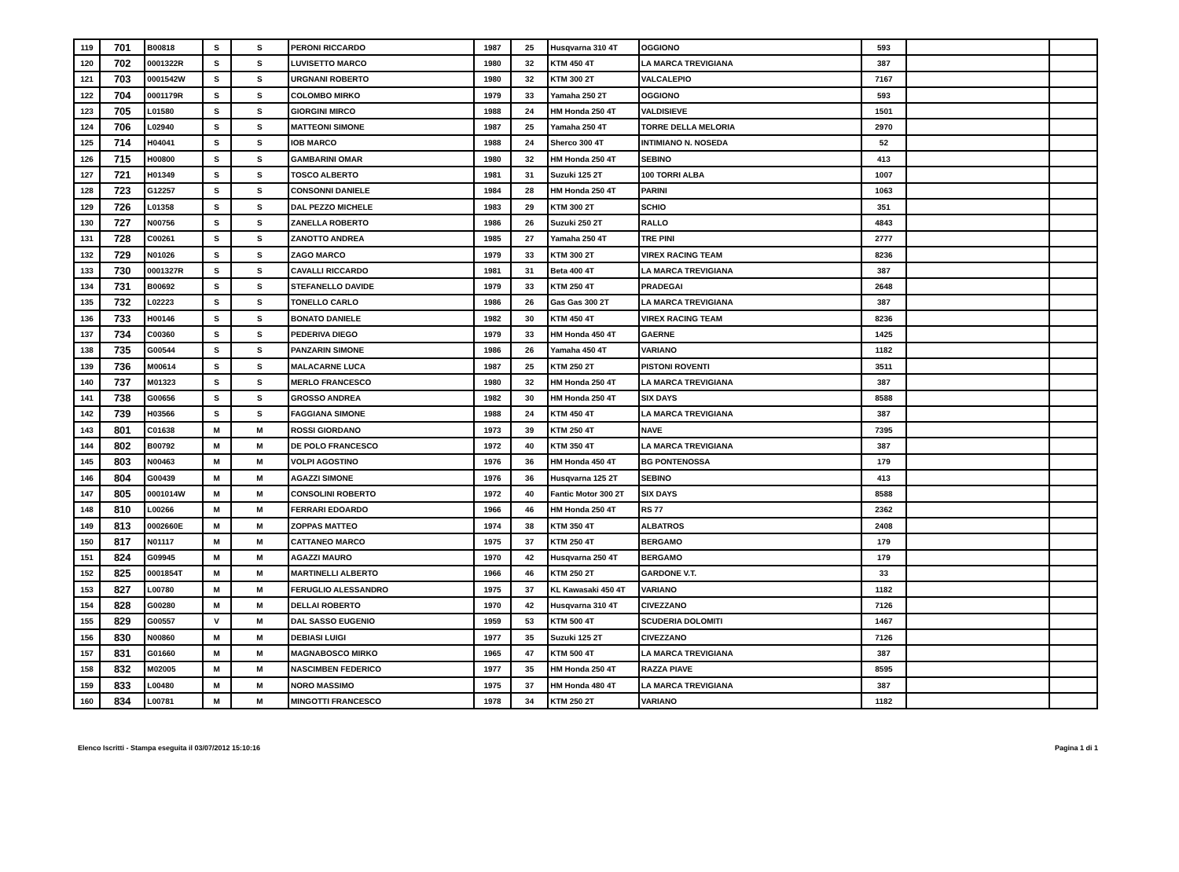| 119 | 701 | B00818 | S | S | PERONI RICCARDO | 1987 | 25 | Husqvarna 310 4T | OGGIONO | 593 | | |
| 120 | 702 | 0001322R | S | S | LUVISETTO MARCO | 1980 | 32 | KTM 450 4T | LA MARCA TREVIGIANA | 387 | | |
| 121 | 703 | 0001542W | S | S | URGNANI ROBERTO | 1980 | 32 | KTM 300 2T | VALCALEPIO | 7167 | | |
| 122 | 704 | 0001179R | S | S | COLOMBO MIRKO | 1979 | 33 | Yamaha 250 2T | OGGIONO | 593 | | |
| 123 | 705 | L01580 | S | S | GIORGINI MIRCO | 1988 | 24 | HM Honda 250 4T | VALDISIEVE | 1501 | | |
| 124 | 706 | L02940 | S | S | MATTEONI SIMONE | 1987 | 25 | Yamaha 250 4T | TORRE DELLA MELORIA | 2970 | | |
| 125 | 714 | H04041 | S | S | IOB MARCO | 1988 | 24 | Sherco 300 4T | INTIMIANO N. NOSEDA | 52 | | |
| 126 | 715 | H00800 | S | S | GAMBARINI OMAR | 1980 | 32 | HM Honda 250 4T | SEBINO | 413 | | |
| 127 | 721 | H01349 | S | S | TOSCO ALBERTO | 1981 | 31 | Suzuki 125 2T | 100 TORRI ALBA | 1007 | | |
| 128 | 723 | G12257 | S | S | CONSONNI DANIELE | 1984 | 28 | HM Honda 250 4T | PARINI | 1063 | | |
| 129 | 726 | L01358 | S | S | DAL PEZZO MICHELE | 1983 | 29 | KTM 300 2T | SCHIO | 351 | | |
| 130 | 727 | N00756 | S | S | ZANELLA ROBERTO | 1986 | 26 | Suzuki 250 2T | RALLO | 4843 | | |
| 131 | 728 | C00261 | S | S | ZANOTTO ANDREA | 1985 | 27 | Yamaha 250 4T | TRE PINI | 2777 | | |
| 132 | 729 | N01026 | S | S | ZAGO MARCO | 1979 | 33 | KTM 300 2T | VIREX RACING TEAM | 8236 | | |
| 133 | 730 | 0001327R | S | S | CAVALLI RICCARDO | 1981 | 31 | Beta 400 4T | LA MARCA TREVIGIANA | 387 | | |
| 134 | 731 | B00692 | S | S | STEFANELLO DAVIDE | 1979 | 33 | KTM 250 4T | PRADEGAI | 2648 | | |
| 135 | 732 | L02223 | S | S | TONELLO CARLO | 1986 | 26 | Gas Gas 300 2T | LA MARCA TREVIGIANA | 387 | | |
| 136 | 733 | H00146 | S | S | BONATO DANIELE | 1982 | 30 | KTM 450 4T | VIREX RACING TEAM | 8236 | | |
| 137 | 734 | C00360 | S | S | PEDERIVA DIEGO | 1979 | 33 | HM Honda 450 4T | GAERNE | 1425 | | |
| 138 | 735 | G00544 | S | S | PANZARIN SIMONE | 1986 | 26 | Yamaha 450 4T | VARIANO | 1182 | | |
| 139 | 736 | M00614 | S | S | MALACARNE LUCA | 1987 | 25 | KTM 250 2T | PISTONI ROVENTI | 3511 | | |
| 140 | 737 | M01323 | S | S | MERLO FRANCESCO | 1980 | 32 | HM Honda 250 4T | LA MARCA TREVIGIANA | 387 | | |
| 141 | 738 | G00656 | S | S | GROSSO ANDREA | 1982 | 30 | HM Honda 250 4T | SIX DAYS | 8588 | | |
| 142 | 739 | H03566 | S | S | FAGGIANA SIMONE | 1988 | 24 | KTM 450 4T | LA MARCA TREVIGIANA | 387 | | |
| 143 | 801 | C01638 | M | M | ROSSI GIORDANO | 1973 | 39 | KTM 250 4T | NAVE | 7395 | | |
| 144 | 802 | B00792 | M | M | DE POLO FRANCESCO | 1972 | 40 | KTM 350 4T | LA MARCA TREVIGIANA | 387 | | |
| 145 | 803 | N00463 | M | M | VOLPI AGOSTINO | 1976 | 36 | HM Honda 450 4T | BG PONTENOSSA | 179 | | |
| 146 | 804 | G00439 | M | M | AGAZZI SIMONE | 1976 | 36 | Husqvarna 125 2T | SEBINO | 413 | | |
| 147 | 805 | 0001014W | M | M | CONSOLINI ROBERTO | 1972 | 40 | Fantic Motor 300 2T | SIX DAYS | 8588 | | |
| 148 | 810 | L00266 | M | M | FERRARI EDOARDO | 1966 | 46 | HM Honda 250 4T | RS 77 | 2362 | | |
| 149 | 813 | 0002660E | M | M | ZOPPAS MATTEO | 1974 | 38 | KTM 350 4T | ALBATROS | 2408 | | |
| 150 | 817 | N01117 | M | M | CATTANEO MARCO | 1975 | 37 | KTM 250 4T | BERGAMO | 179 | | |
| 151 | 824 | G09945 | M | M | AGAZZI MAURO | 1970 | 42 | Husqvarna 250 4T | BERGAMO | 179 | | |
| 152 | 825 | 0001854T | M | M | MARTINELLI ALBERTO | 1966 | 46 | KTM 250 2T | GARDONE V.T. | 33 | | |
| 153 | 827 | L00780 | M | M | FERUGLIO ALESSANDRO | 1975 | 37 | KL Kawasaki 450 4T | VARIANO | 1182 | | |
| 154 | 828 | G00280 | M | M | DELLAI ROBERTO | 1970 | 42 | Husqvarna 310 4T | CIVEZZANO | 7126 | | |
| 155 | 829 | G00557 | V | M | DAL SASSO EUGENIO | 1959 | 53 | KTM 500 4T | SCUDERIA DOLOMITI | 1467 | | |
| 156 | 830 | N00860 | M | M | DEBIASI LUIGI | 1977 | 35 | Suzuki 125 2T | CIVEZZANO | 7126 | | |
| 157 | 831 | G01660 | M | M | MAGNABOSCO MIRKO | 1965 | 47 | KTM 500 4T | LA MARCA TREVIGIANA | 387 | | |
| 158 | 832 | M02005 | M | M | NASCIMBEN FEDERICO | 1977 | 35 | HM Honda 250 4T | RAZZA PIAVE | 8595 | | |
| 159 | 833 | L00480 | M | M | NORO MASSIMO | 1975 | 37 | HM Honda 480 4T | LA MARCA TREVIGIANA | 387 | | |
| 160 | 834 | L00781 | M | M | MINGOTTI FRANCESCO | 1978 | 34 | KTM 250 2T | VARIANO | 1182 | | |
Elenco Iscritti - Stampa eseguita il 03/07/2012 15:10:16 Pagina 1 di 1